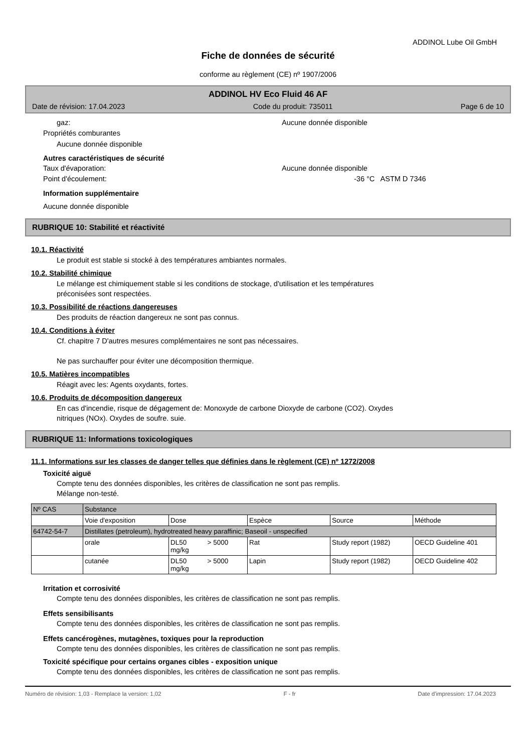ADDINOL Lube Oil GmbH
Fiche de données de sécurité
conforme au règlement (CE) nº 1907/2006
ADDINOL HV Eco Fluid 46 AF
Date de révision: 17.04.2023 Code du produit: 735011 Page 6 de 10
gaz: Aucune donnée disponible
Propriétés comburantes
Aucune donnée disponible
Autres caractéristiques de sécurité
Taux d'évaporation: Aucune donnée disponible
Point d'écoulement: -36 °C ASTM D 7346
Information supplémentaire
Aucune donnée disponible
RUBRIQUE 10: Stabilité et réactivité
10.1. Réactivité
Le produit est stable si stocké à des températures ambiantes normales.
10.2. Stabilité chimique
Le mélange est chimiquement stable si les conditions de stockage, d'utilisation et les températures
préconisées sont respectées.
10.3. Possibilité de réactions dangereuses
Des produits de réaction dangereux ne sont pas connus.
10.4. Conditions à éviter
Cf. chapitre 7 D'autres mesures complémentaires ne sont pas nécessaires.
Ne pas surchauffer pour éviter une décomposition thermique.
10.5. Matières incompatibles
Réagit avec les: Agents oxydants, fortes.
10.6. Produits de décomposition dangereux
En cas d'incendie, risque de dégagement de: Monoxyde de carbone Dioxyde de carbone (CO2). Oxydes
nitriques (NOx). Oxydes de soufre. suie.
RUBRIQUE 11: Informations toxicologiques
11.1. Informations sur les classes de danger telles que définies dans le règlement (CE) nº 1272/2008
Toxicité aiguë
Compte tenu des données disponibles, les critères de classification ne sont pas remplis.
Mélange non-testé.
| Nº CAS | Substance | | | | |
| | Voie d'exposition | Dose | Espèce | Source | Méthode |
| 64742-54-7 | Distillates (petroleum), hydrotreated heavy paraffinic; Baseoil - unspecified | | | | |
| | orale | DL50 > 5000 mg/kg | Rat | Study report (1982) | OECD Guideline 401 |
| | cutanée | DL50 > 5000 mg/kg | Lapin | Study report (1982) | OECD Guideline 402 |
Irritation et corrosivité
Compte tenu des données disponibles, les critères de classification ne sont pas remplis.
Effets sensibilisants
Compte tenu des données disponibles, les critères de classification ne sont pas remplis.
Effets cancérogènes, mutagènes, toxiques pour la reproduction
Compte tenu des données disponibles, les critères de classification ne sont pas remplis.
Toxicité spécifique pour certains organes cibles - exposition unique
Compte tenu des données disponibles, les critères de classification ne sont pas remplis.
Numéro de révision: 1,03 - Remplace la version: 1,02 F - fr Date d'impression: 17.04.2023